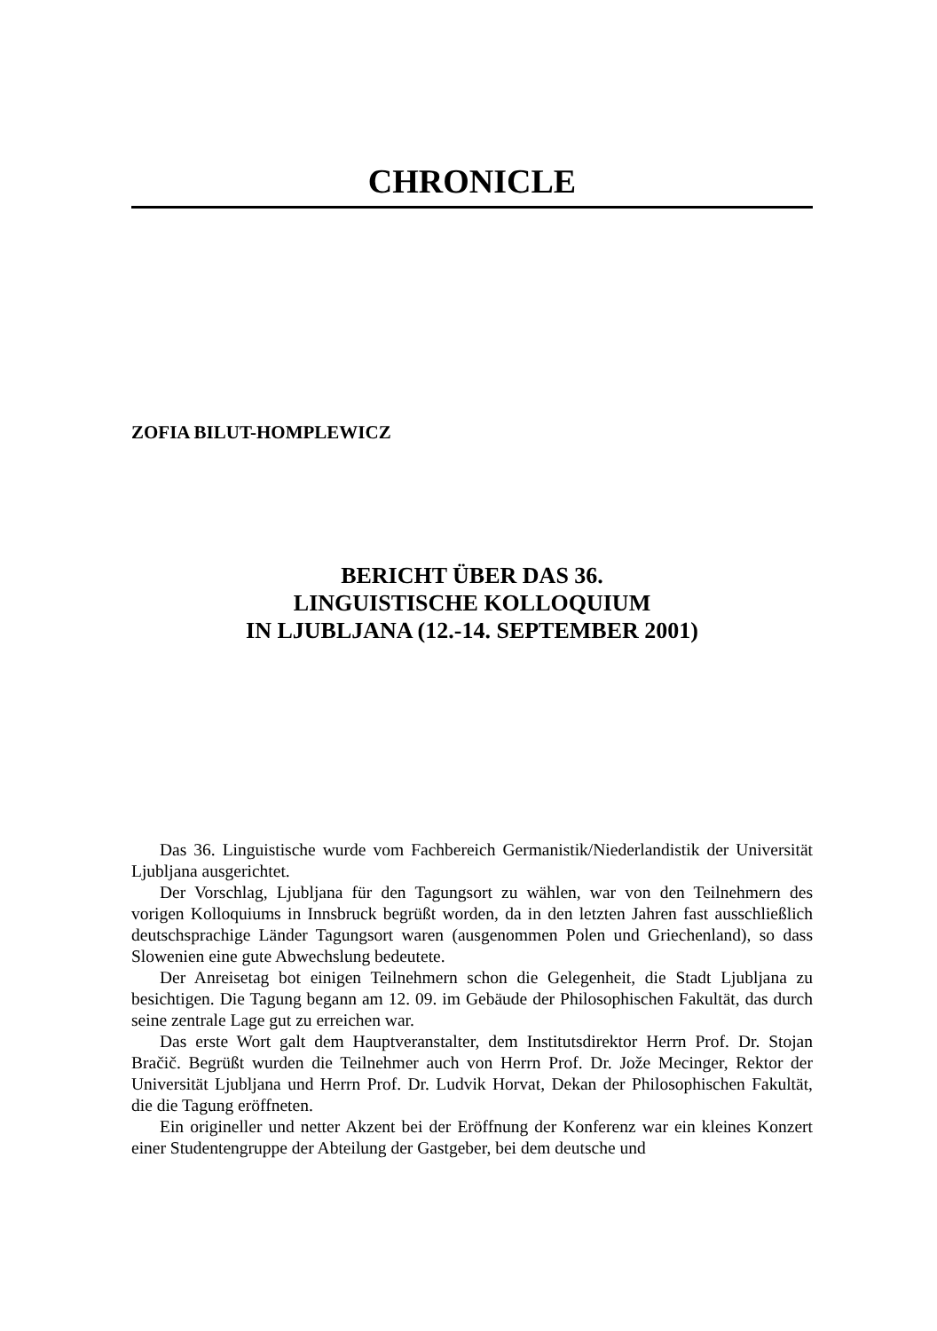CHRONICLE
ZOFIA BILUT-HOMPLEWICZ
BERICHT ÜBER DAS 36.
LINGUISTISCHE KOLLOQUIUM
IN LJUBLJANA (12.-14. SEPTEMBER 2001)
Das 36. Linguistische wurde vom Fachbereich Germanistik/Niederlandistik der Universität Ljubljana ausgerichtet.
Der Vorschlag, Ljubljana für den Tagungsort zu wählen, war von den Teilnehmern des vorigen Kolloquiums in Innsbruck begrüßt worden, da in den letzten Jahren fast ausschließlich deutschsprachige Länder Tagungsort waren (ausgenommen Polen und Griechenland), so dass Slowenien eine gute Abwechslung bedeutete.
Der Anreisetag bot einigen Teilnehmern schon die Gelegenheit, die Stadt Ljubljana zu besichtigen. Die Tagung begann am 12. 09. im Gebäude der Philosophischen Fakultät, das durch seine zentrale Lage gut zu erreichen war.
Das erste Wort galt dem Hauptveranstalter, dem Institutsdirektor Herrn Prof. Dr. Stojan Bračič. Begrüßt wurden die Teilnehmer auch von Herrn Prof. Dr. Jože Mecinger, Rektor der Universität Ljubljana und Herrn Prof. Dr. Ludvik Horvat, Dekan der Philosophischen Fakultät, die die Tagung eröffneten.
Ein origineller und netter Akzent bei der Eröffnung der Konferenz war ein kleines Konzert einer Studentengruppe der Abteilung der Gastgeber, bei dem deutsche und